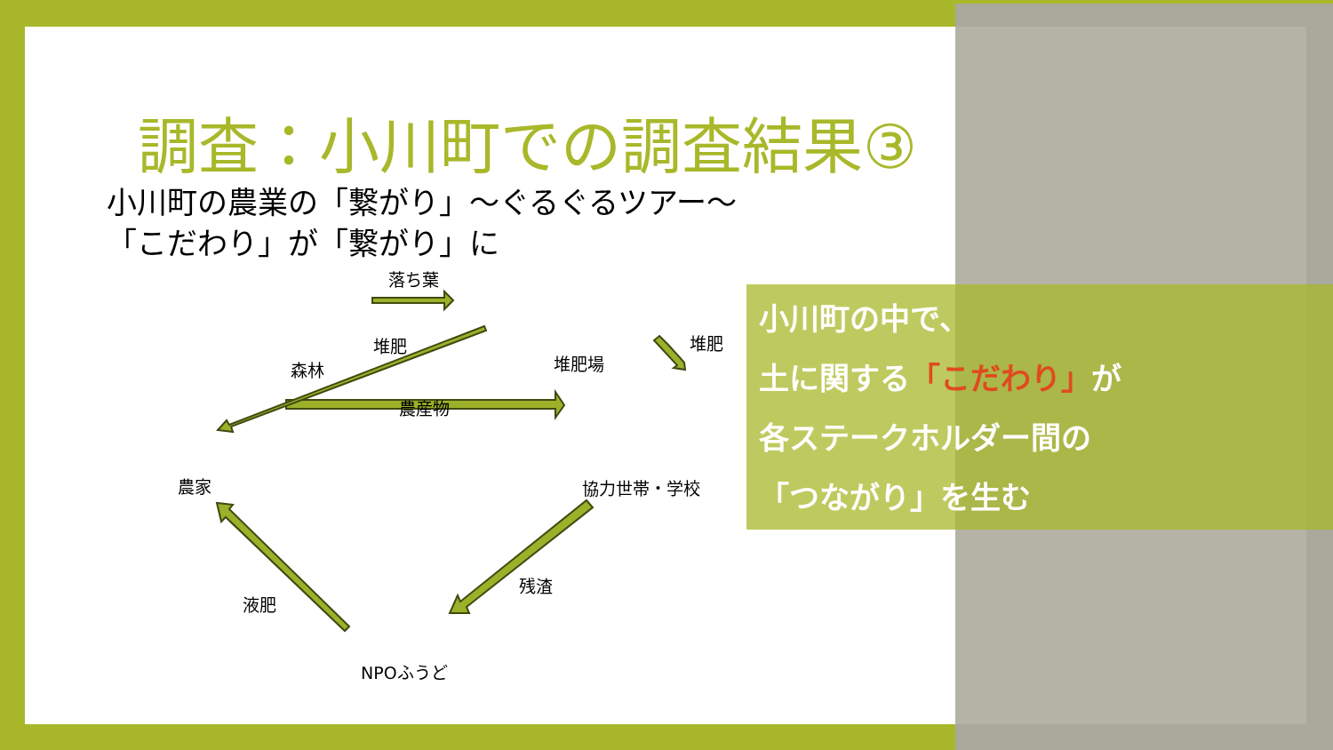調査：小川町での調査結果③
小川町の農業の「繋がり」～ぐるぐるツアー～
「こだわり」が「繋がり」に
落ち葉
堆肥
森林 堆肥場
堆肥
農産物
農家 協力世帯・学校
残渣
液肥
NPOふうど
小川町の中で、
土に関する「こだわり」が
各ステークホルダー間の
「つながり」を生む